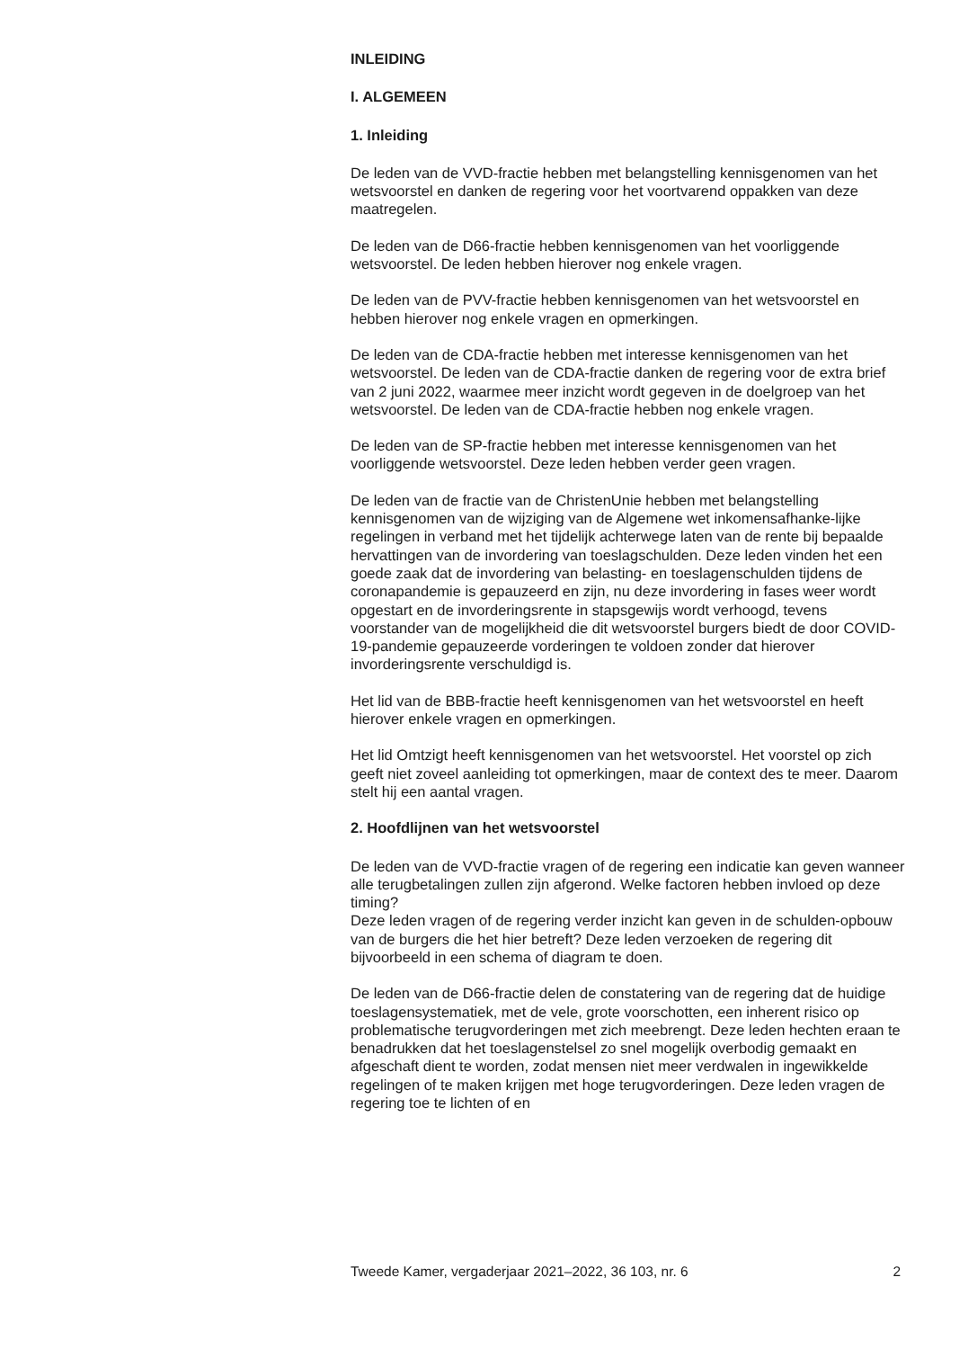INLEIDING
I. ALGEMEEN
1. Inleiding
De leden van de VVD-fractie hebben met belangstelling kennisgenomen van het wetsvoorstel en danken de regering voor het voortvarend oppakken van deze maatregelen.
De leden van de D66-fractie hebben kennisgenomen van het voorliggende wetsvoorstel. De leden hebben hierover nog enkele vragen.
De leden van de PVV-fractie hebben kennisgenomen van het wetsvoorstel en hebben hierover nog enkele vragen en opmerkingen.
De leden van de CDA-fractie hebben met interesse kennisgenomen van het wetsvoorstel. De leden van de CDA-fractie danken de regering voor de extra brief van 2 juni 2022, waarmee meer inzicht wordt gegeven in de doelgroep van het wetsvoorstel. De leden van de CDA-fractie hebben nog enkele vragen.
De leden van de SP-fractie hebben met interesse kennisgenomen van het voorliggende wetsvoorstel. Deze leden hebben verder geen vragen.
De leden van de fractie van de ChristenUnie hebben met belangstelling kennisgenomen van de wijziging van de Algemene wet inkomensafhanke-lijke regelingen in verband met het tijdelijk achterwege laten van de rente bij bepaalde hervattingen van de invordering van toeslagschulden. Deze leden vinden het een goede zaak dat de invordering van belasting- en toeslagenschulden tijdens de coronapandemie is gepauzeerd en zijn, nu deze invordering in fases weer wordt opgestart en de invorderingsrente in stapsgewijs wordt verhoogd, tevens voorstander van de mogelijkheid die dit wetsvoorstel burgers biedt de door COVID-19-pandemie gepauzeerde vorderingen te voldoen zonder dat hierover invorderingsrente verschuldigd is.
Het lid van de BBB-fractie heeft kennisgenomen van het wetsvoorstel en heeft hierover enkele vragen en opmerkingen.
Het lid Omtzigt heeft kennisgenomen van het wetsvoorstel. Het voorstel op zich geeft niet zoveel aanleiding tot opmerkingen, maar de context des te meer. Daarom stelt hij een aantal vragen.
2. Hoofdlijnen van het wetsvoorstel
De leden van de VVD-fractie vragen of de regering een indicatie kan geven wanneer alle terugbetalingen zullen zijn afgerond. Welke factoren hebben invloed op deze timing?
Deze leden vragen of de regering verder inzicht kan geven in de schulden-opbouw van de burgers die het hier betreft? Deze leden verzoeken de regering dit bijvoorbeeld in een schema of diagram te doen.
De leden van de D66-fractie delen de constatering van de regering dat de huidige toeslagensystematiek, met de vele, grote voorschotten, een inherent risico op problematische terugvorderingen met zich meebrengt. Deze leden hechten eraan te benadrukken dat het toeslagenstelsel zo snel mogelijk overbodig gemaakt en afgeschaft dient te worden, zodat mensen niet meer verdwalen in ingewikkelde regelingen of te maken krijgen met hoge terugvorderingen. Deze leden vragen de regering toe te lichten of en
Tweede Kamer, vergaderjaar 2021–2022, 36 103, nr. 6 2